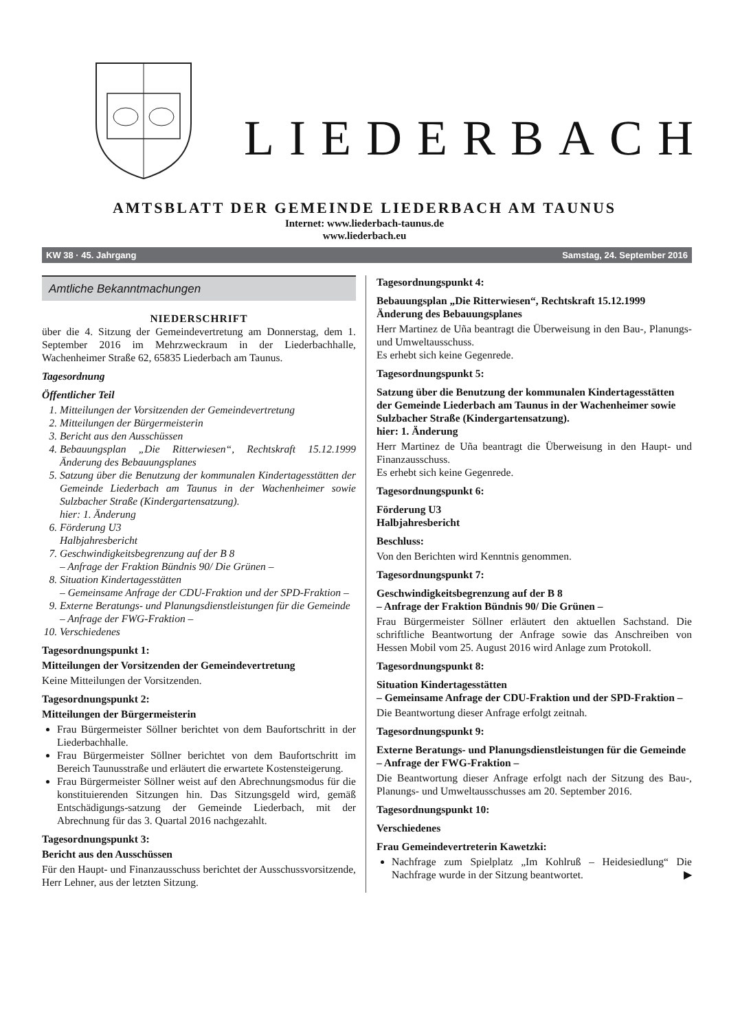LIEDERBACH
AMTSBLATT DER GEMEINDE LIEDERBACH AM TAUNUS
Internet: www.liederbach-taunus.de
www.liederbach.eu
KW 38 · 45. Jahrgang Samstag, 24. September 2016
Amtliche Bekanntmachungen
NIEDERSCHRIFT
über die 4. Sitzung der Gemeindevertretung am Donnerstag, dem 1. September 2016 im Mehrzweckraum in der Liederbachhalle, Wachenheimer Straße 62, 65835 Liederbach am Taunus.
Tagesordnung
Öffentlicher Teil
1. Mitteilungen der Vorsitzenden der Gemeindevertretung
2. Mitteilungen der Bürgermeisterin
3. Bericht aus den Ausschüssen
4. Bebauungsplan „Die Ritterwiesen“, Rechtskraft 15.12.1999 Änderung des Bebauungsplanes
5. Satzung über die Benutzung der kommunalen Kindertagesstätten der Gemeinde Liederbach am Taunus in der Wachenheimer sowie Sulzbacher Straße (Kindergartensatzung).
hier: 1. Änderung
6. Förderung U3
Halbjahresbericht
7. Geschwindigkeitsbegrenzung auf der B 8
– Anfrage der Fraktion Bündnis 90/ Die Grünen –
8. Situation Kindertagesstätten
– Gemeinsame Anfrage der CDU-Fraktion und der SPD-Fraktion –
9. Externe Beratungs- und Planungsdienstleistungen für die Gemeinde
– Anfrage der FWG-Fraktion –
10. Verschiedenes
Tagesordnungspunkt 1:
Mitteilungen der Vorsitzenden der Gemeindevertretung
Keine Mitteilungen der Vorsitzenden.
Tagesordnungspunkt 2:
Mitteilungen der Bürgermeisterin
Frau Bürgermeister Söllner berichtet von dem Baufortschritt in der Liederbachhalle.
Frau Bürgermeister Söllner berichtet von dem Baufortschritt im Bereich Taunusstraße und erläutert die erwartete Kostensteigerung.
Frau Bürgermeister Söllner weist auf den Abrechnungsmodus für die konstituierenden Sitzungen hin. Das Sitzungsgeld wird, gemäß Entschädigungs-satzung der Gemeinde Liederbach, mit der Abrechnung für das 3. Quartal 2016 nachgezahlt.
Tagesordnungspunkt 3:
Bericht aus den Ausschüssen
Für den Haupt- und Finanzausschuss berichtet der Ausschussvorsitzende, Herr Lehner, aus der letzten Sitzung.
Tagesordnungspunkt 4:
Bebauungsplan „Die Ritterwiesen“, Rechtskraft 15.12.1999 Änderung des Bebauungsplanes
Herr Martinez de Uña beantragt die Überweisung in den Bau-, Planungs- und Umweltausschuss.
Es erhebt sich keine Gegenrede.
Tagesordnungspunkt 5:
Satzung über die Benutzung der kommunalen Kindertagesstätten der Gemeinde Liederbach am Taunus in der Wachenheimer sowie Sulzbacher Straße (Kindergartensatzung).
hier: 1. Änderung
Herr Martinez de Uña beantragt die Überweisung in den Haupt- und Finanzausschuss.
Es erhebt sich keine Gegenrede.
Tagesordnungspunkt 6:
Förderung U3
Halbjahresbericht
Beschluss:
Von den Berichten wird Kenntnis genommen.
Tagesordnungspunkt 7:
Geschwindigkeitsbegrenzung auf der B 8
– Anfrage der Fraktion Bündnis 90/ Die Grünen –
Frau Bürgermeister Söllner erläutert den aktuellen Sachstand. Die schriftliche Beantwortung der Anfrage sowie das Anschreiben von Hessen Mobil vom 25. August 2016 wird Anlage zum Protokoll.
Tagesordnungspunkt 8:
Situation Kindertagesstätten
– Gemeinsame Anfrage der CDU-Fraktion und der SPD-Fraktion –
Die Beantwortung dieser Anfrage erfolgt zeitnah.
Tagesordnungspunkt 9:
Externe Beratungs- und Planungsdienstleistungen für die Gemeinde
– Anfrage der FWG-Fraktion –
Die Beantwortung dieser Anfrage erfolgt nach der Sitzung des Bau-, Planungs- und Umweltausschusses am 20. September 2016.
Tagesordnungspunkt 10:
Verschiedenes
Frau Gemeindevertreterin Kawetzki:
Nachfrage zum Spielplatz „Im Kohlruß – Heidesiedlung“ Die Nachfrage wurde in der Sitzung beantwortet. ▶